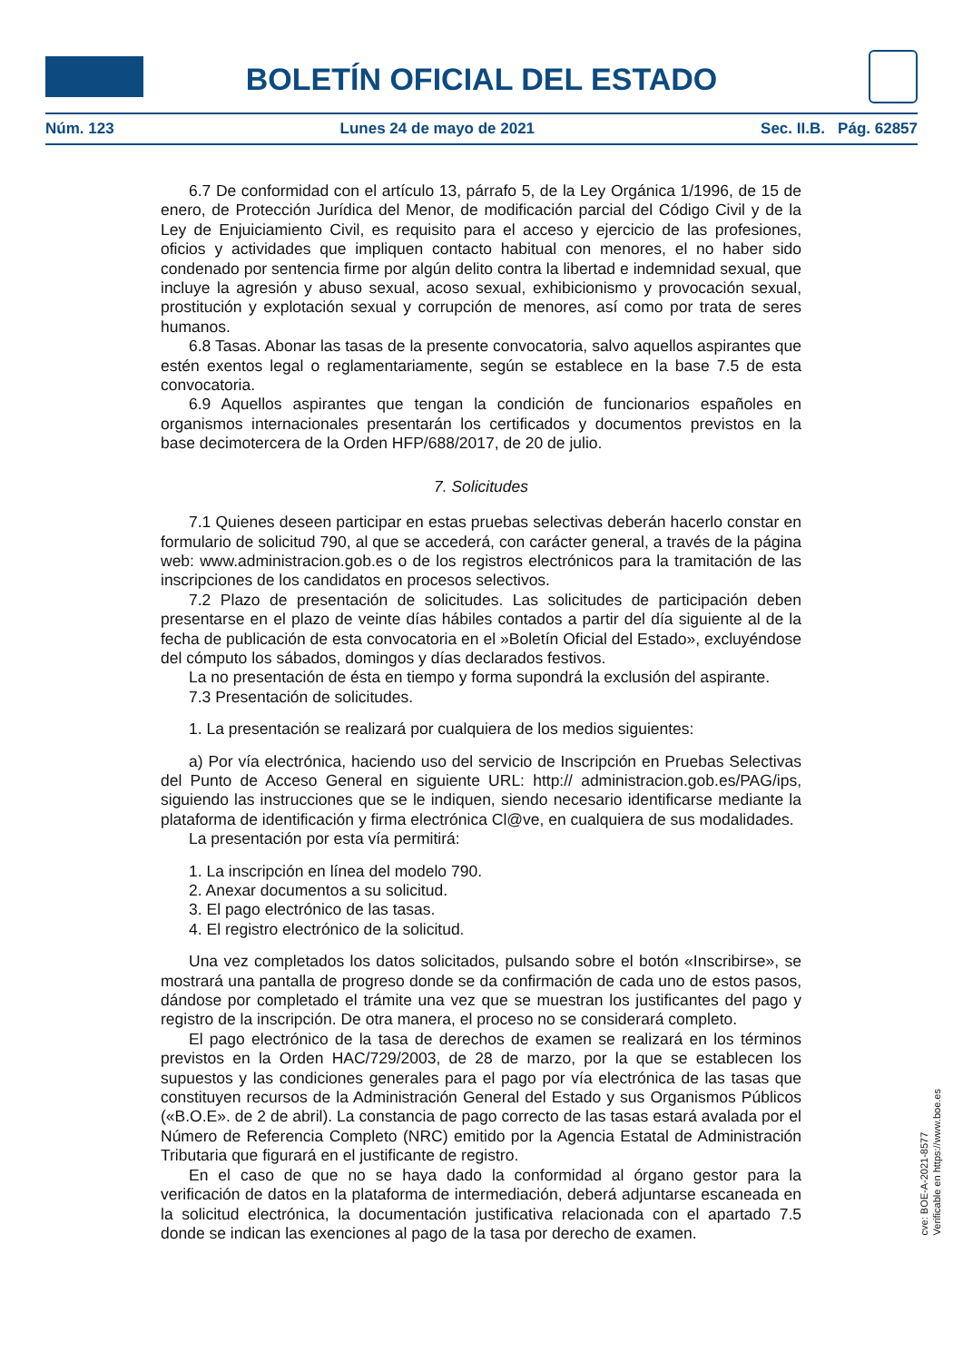BOLETÍN OFICIAL DEL ESTADO
Núm. 123 Lunes 24 de mayo de 2021 Sec. II.B. Pág. 62857
6.7 De conformidad con el artículo 13, párrafo 5, de la Ley Orgánica 1/1996, de 15 de enero, de Protección Jurídica del Menor, de modificación parcial del Código Civil y de la Ley de Enjuiciamiento Civil, es requisito para el acceso y ejercicio de las profesiones, oficios y actividades que impliquen contacto habitual con menores, el no haber sido condenado por sentencia firme por algún delito contra la libertad e indemnidad sexual, que incluye la agresión y abuso sexual, acoso sexual, exhibicionismo y provocación sexual, prostitución y explotación sexual y corrupción de menores, así como por trata de seres humanos.
6.8 Tasas. Abonar las tasas de la presente convocatoria, salvo aquellos aspirantes que estén exentos legal o reglamentariamente, según se establece en la base 7.5 de esta convocatoria.
6.9 Aquellos aspirantes que tengan la condición de funcionarios españoles en organismos internacionales presentarán los certificados y documentos previstos en la base decimotercera de la Orden HFP/688/2017, de 20 de julio.
7. Solicitudes
7.1 Quienes deseen participar en estas pruebas selectivas deberán hacerlo constar en formulario de solicitud 790, al que se accederá, con carácter general, a través de la página web: www.administracion.gob.es o de los registros electrónicos para la tramitación de las inscripciones de los candidatos en procesos selectivos.
7.2 Plazo de presentación de solicitudes. Las solicitudes de participación deben presentarse en el plazo de veinte días hábiles contados a partir del día siguiente al de la fecha de publicación de esta convocatoria en el »Boletín Oficial del Estado», excluyéndose del cómputo los sábados, domingos y días declarados festivos.
La no presentación de ésta en tiempo y forma supondrá la exclusión del aspirante.
7.3 Presentación de solicitudes.
1. La presentación se realizará por cualquiera de los medios siguientes:
a) Por vía electrónica, haciendo uso del servicio de Inscripción en Pruebas Selectivas del Punto de Acceso General en siguiente URL: http:// administracion.gob.es/PAG/ips, siguiendo las instrucciones que se le indiquen, siendo necesario identificarse mediante la plataforma de identificación y firma electrónica Cl@ve, en cualquiera de sus modalidades.
La presentación por esta vía permitirá:
1. La inscripción en línea del modelo 790.
2. Anexar documentos a su solicitud.
3. El pago electrónico de las tasas.
4. El registro electrónico de la solicitud.
Una vez completados los datos solicitados, pulsando sobre el botón «Inscribirse», se mostrará una pantalla de progreso donde se da confirmación de cada uno de estos pasos, dándose por completado el trámite una vez que se muestran los justificantes del pago y registro de la inscripción. De otra manera, el proceso no se considerará completo.
El pago electrónico de la tasa de derechos de examen se realizará en los términos previstos en la Orden HAC/729/2003, de 28 de marzo, por la que se establecen los supuestos y las condiciones generales para el pago por vía electrónica de las tasas que constituyen recursos de la Administración General del Estado y sus Organismos Públicos («B.O.E». de 2 de abril). La constancia de pago correcto de las tasas estará avalada por el Número de Referencia Completo (NRC) emitido por la Agencia Estatal de Administración Tributaria que figurará en el justificante de registro.
En el caso de que no se haya dado la conformidad al órgano gestor para la verificación de datos en la plataforma de intermediación, deberá adjuntarse escaneada en la solicitud electrónica, la documentación justificativa relacionada con el apartado 7.5 donde se indican las exenciones al pago de la tasa por derecho de examen.
cve: BOE-A-2021-8577
Verificable en https://www.boe.es